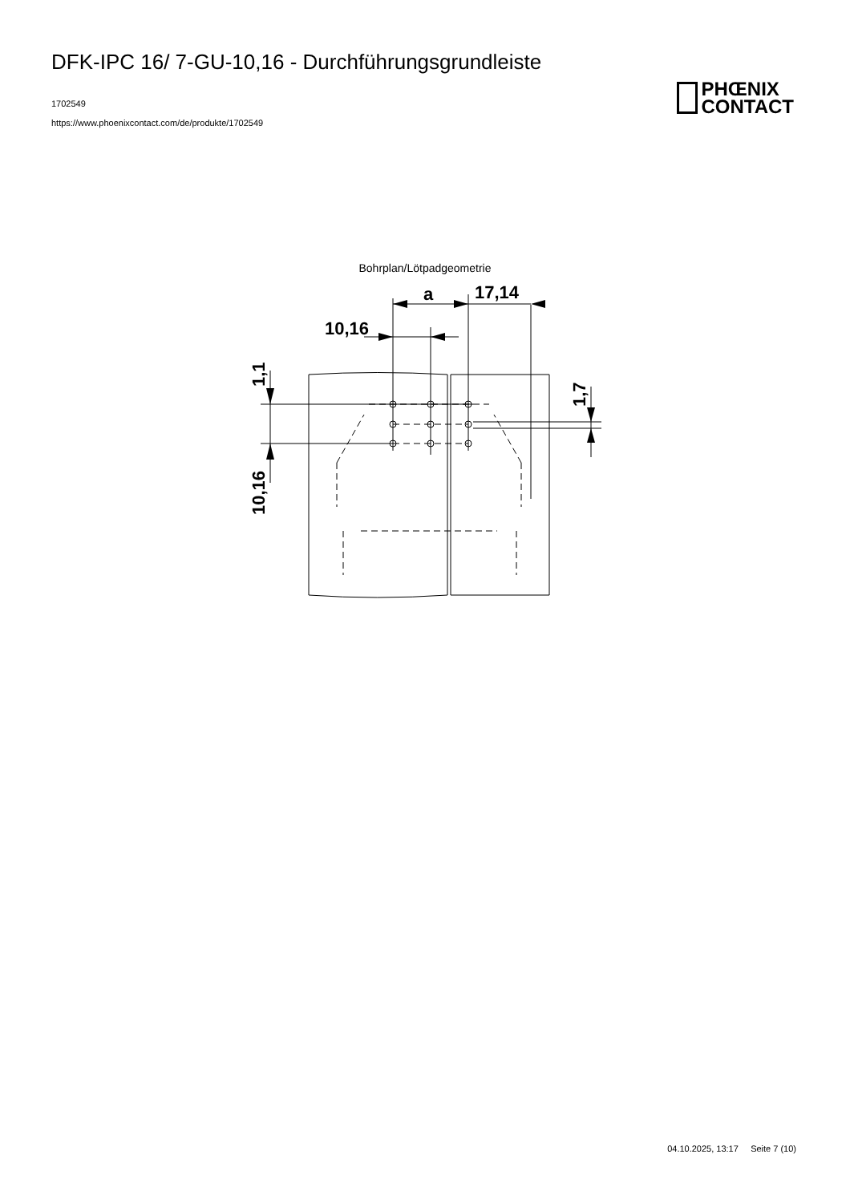DFK-IPC 16/ 7-GU-10,16 - Durchführungsgrundleiste
1702549
https://www.phoenixcontact.com/de/produkte/1702549
PHŒNIX
CONTACT
Bohrplan/Lötpadgeometrie
a
17,14
10,16
1,1
10,16
1,7
04.10.2025, 13:17 Seite 7 (10)